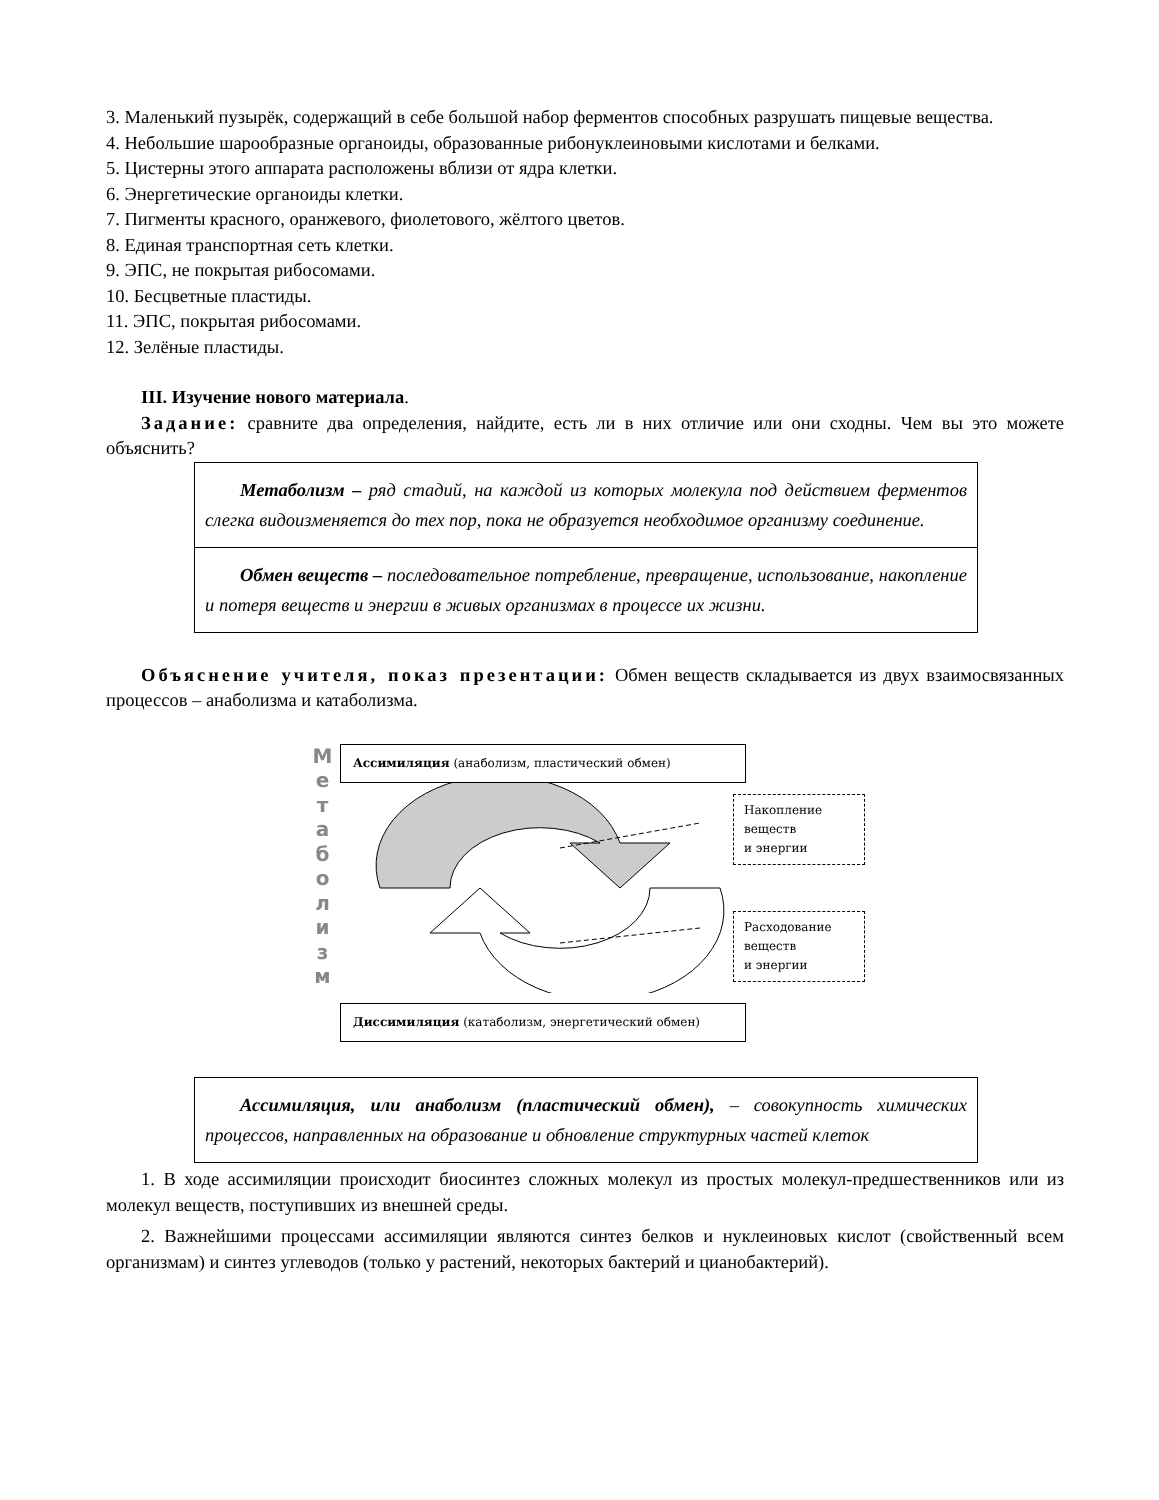3. Маленький пузырёк, содержащий в себе большой набор ферментов способных разрушать пищевые вещества.
4. Небольшие шарообразные органоиды, образованные рибонуклеиновыми кислотами и белками.
5. Цистерны этого аппарата расположены вблизи от ядра клетки.
6. Энергетические органоиды клетки.
7. Пигменты красного, оранжевого, фиолетового, жёлтого цветов.
8. Единая транспортная сеть клетки.
9. ЭПС, не покрытая рибосомами.
10. Бесцветные пластиды.
11. ЭПС, покрытая рибосомами.
12. Зелёные пластиды.
III. Изучение нового материала.
Задание: сравните два определения, найдите, есть ли в них отличие или они сходны. Чем вы это можете объяснить?
Метаболизм – ряд стадий, на каждой из которых молекула под действием ферментов слегка видоизменяется до тех пор, пока не образуется необходимое организму соединение.
Обмен веществ – последовательное потребление, превращение, использование, накопление и потеря веществ и энергии в живых организмах в процессе их жизни.
Объяснение учителя, показ презентации: Обмен веществ складывается из двух взаимосвязанных процессов – анаболизма и катаболизма.
М
е
т
а
б
о
л
и
з
м
Ассимиляция (анаболизм, пластический обмен)
Накопление
веществ
и энергии
Расходование
веществ
и энергии
Диссимиляция (катаболизм, энергетический обмен)
Ассимиляция, или анаболизм (пластический обмен), – совокупность химических процессов, направленных на образование и обновление структурных частей клеток
1. В ходе ассимиляции происходит биосинтез сложных молекул из простых молекул-предшественников или из молекул веществ, поступивших из внешней среды.
2. Важнейшими процессами ассимиляции являются синтез белков и нуклеиновых кислот (свойственный всем организмам) и синтез углеводов (только у растений, некоторых бактерий и цианобактерий).